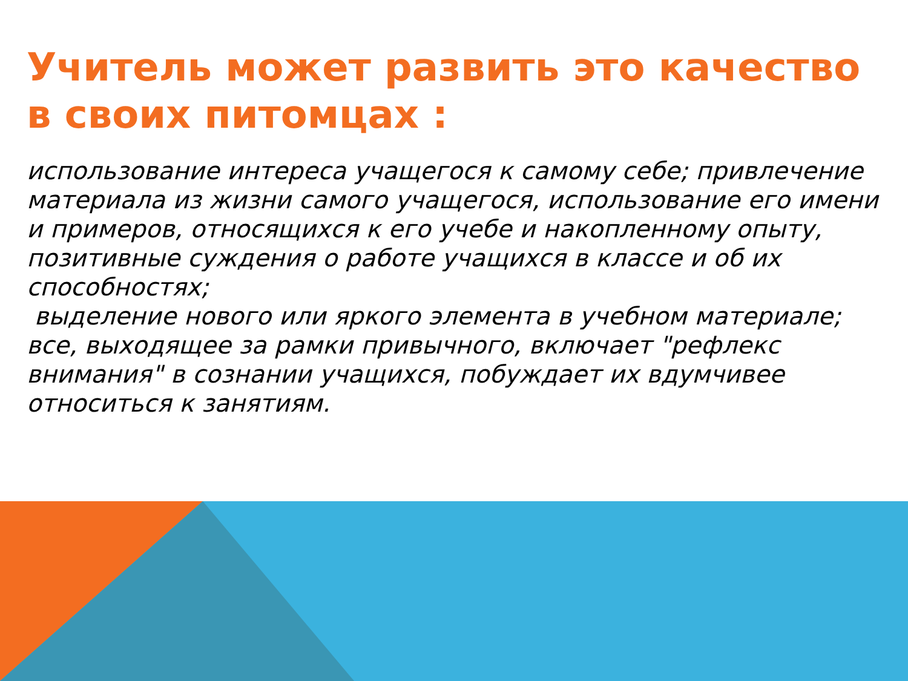Учитель может развить это качество в своих питомцах :
использование интереса учащегося к самому себе; привлечение материала из жизни самого учащегося, использование его имени и примеров, относящихся к его учебе и накопленному опыту, позитивные суждения о работе учащихся в классе и об их способностях;
выделение нового или яркого элемента в учебном материале; все, выходящее за рамки привычного, включает "рефлекс внимания" в сознании учащихся, побуждает их вдумчивее относиться к занятиям.